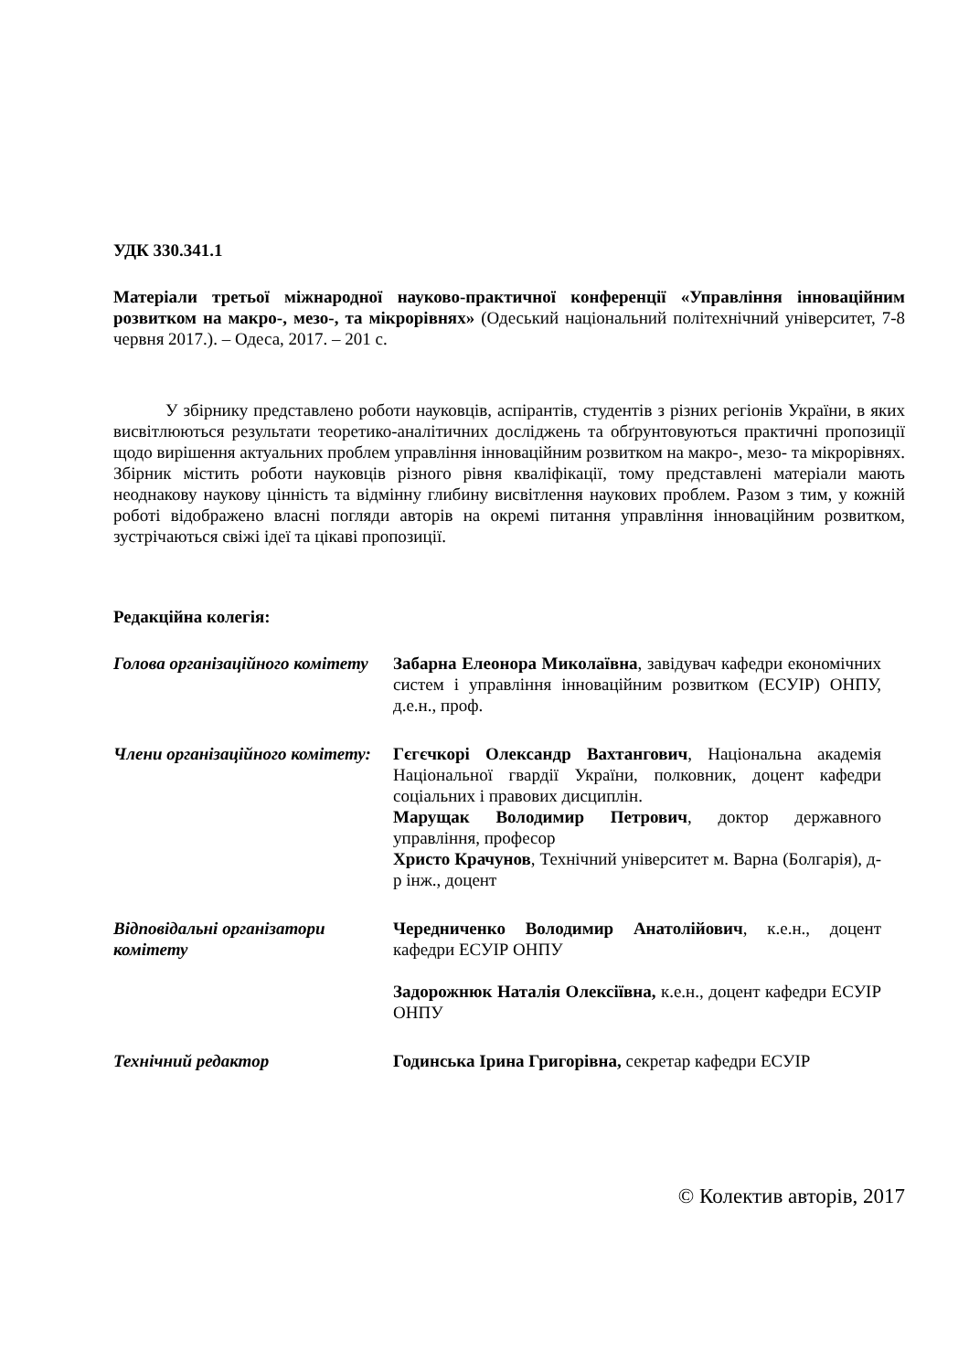УДК 330.341.1
Матеріали третьої міжнародної науково-практичної конференції «Управління інноваційним розвитком на макро-, мезо-, та мікрорівнях» (Одеський національний політехнічний університет, 7-8 червня 2017.). – Одеса, 2017. – 201 с.
У збірнику представлено роботи науковців, аспірантів, студентів з різних регіонів України, в яких висвітлюються результати теоретико-аналітичних досліджень та обґрунтовуються практичні пропозиції щодо вирішення актуальних проблем управління інноваційним розвитком на макро-, мезо- та мікрорівнях. Збірник містить роботи науковців різного рівня кваліфікації, тому представлені матеріали мають неоднакову наукову цінність та відмінну глибину висвітлення наукових проблем. Разом з тим, у кожній роботі відображено власні погляди авторів на окремі питання управління інноваційним розвитком, зустрічаються свіжі ідеї та цікаві пропозиції.
Редакційна колегія:
| Голова організаційного комітету | Забарна Елеонора Миколаївна , завідувач кафедри економічних систем і управління інноваційним розвитком (ЕСУІР) ОНПУ, д.е.н., проф. |
| Члени організаційного комітету: | Гєгєчкорі Олександр Вахтангович , Національна академія Національної гвардії України, полковник, доцент кафедри соціальних і правових дисциплін. Марущак Володимир Петрович , доктор державного управління, професор Христо Крачунов , Технічний університет м. Варна (Болгарія), д-р інж., доцент |
| Відповідальні організатори комітету | Чередниченко Володимир Анатолійович , к.е.н., доцент кафедри ЕСУІР ОНПУ Задорожнюк Наталія Олексіївна, к.е.н., доцент кафедри ЕСУІР ОНПУ |
| Технічний редактор | Годинська Ірина Григорівна, секретар кафедри ЕСУІР |
© Колектив авторів, 2017